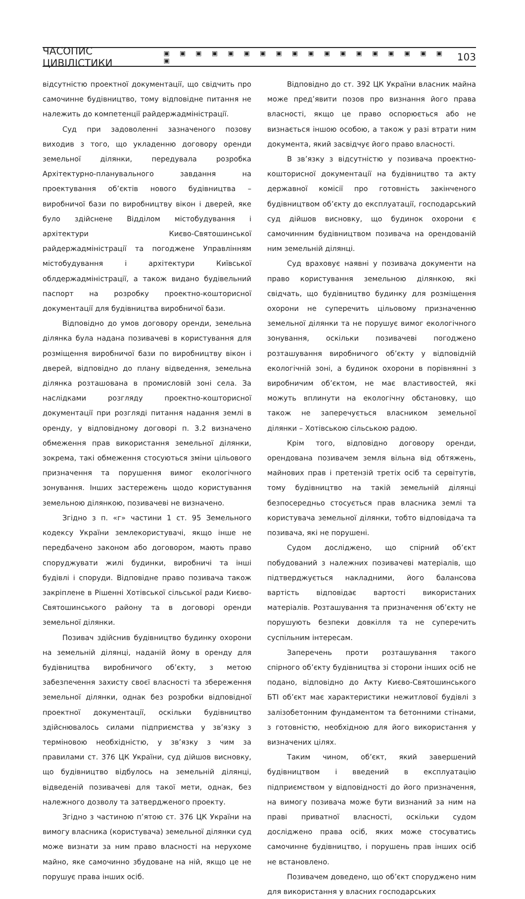ЧАСОПИС ЦИВІЛІСТИКИ ▣ ▣ ▣ ▣ ▣ ▣ ▣ ▣ ▣ ▣ ▣ ▣ ▣ ▣ ▣ ▣ ▣ ▣ ▣ 103
відсутністю проектної документації, що свідчить про самочинне будівництво, тому відповідне питання не належить до компетенції райдержадміністрації.
Суд при задоволенні зазначеного позову виходив з того, що укладенню договору оренди земельної ділянки, передувала розробка Архітектурно-планувального завдання на проектування об’єктів нового будівництва – виробничої бази по виробництву вікон і дверей, яке було здійснене Відділом містобудування і архітектури Києво-Святошинської райдержадміністрації та погоджене Управлінням містобудування і архітектури Київської облдержадміністрації, а також видано будівельний паспорт на розробку проектно-кошторисної документації для будівництва виробничої бази.
Відповідно до умов договору оренди, земельна ділянка була надана позивачеві в користування для розміщення виробничої бази по виробництву вікон і дверей, відповідно до плану відведення, земельна ділянка розташована в промисловій зоні села. За наслідками розгляду проектно-кошторисної документації при розгляді питання надання землі в оренду, у відповідному договорі п. 3.2 визначено обмеження прав використання земельної ділянки, зокрема, такі обмеження стосуються зміни цільового призначення та порушення вимог екологічного зонування. Інших застережень щодо користування земельною ділянкою, позивачеві не визначено.
Згідно з п. «г» частини 1 ст. 95 Земельного кодексу України землекористувачі, якщо інше не передбачено законом або договором, мають право споруджувати жилі будинки, виробничі та інші будівлі і споруди. Відповідне право позивача також закріплене в Рішенні Хотівської сільської ради Києво-Святошинського району та в договорі оренди земельної ділянки.
Позивач здійснив будівництво будинку охорони на земельній ділянці, наданій йому в оренду для будівництва виробничого об’єкту, з метою забезпечення захисту своєї власності та збереження земельної ділянки, однак без розробки відповідної проектної документації, оскільки будівництво здійснювалось силами підприємства у зв’язку з терміновою необхідністю, у зв’язку з чим за правилами ст. 376 ЦК України, суд дійшов висновку, що будівництво відбулось на земельній ділянці, відведеній позивачеві для такої мети, однак, без належного дозволу та затвердженого проекту.
Згідно з частиною п’ятою ст. 376 ЦК України на вимогу власника (користувача) земельної ділянки суд може визнати за ним право власності на нерухоме майно, яке самочинно збудоване на ній, якщо це не порушує права інших осіб.
Відповідно до ст. 392 ЦК України власник майна може пред’явити позов про визнання його права власності, якщо це право оспорюється або не визнається іншою особою, а також у разі втрати ним документа, який засвідчує його право власності.
В зв’язку з відсутністю у позивача проектно-кошторисної документації на будівництво та акту державної комісії про готовність закінченого будівництвом об’єкту до експлуатації, господарський суд дійшов висновку, що будинок охорони є самочинним будівництвом позивача на орендованій ним земельній ділянці.
Суд враховує наявні у позивача документи на право користування земельною ділянкою, які свідчать, що будівництво будинку для розміщення охорони не суперечить цільовому призначенню земельної ділянки та не порушує вимог екологічного зонування, оскільки позивачеві погоджено розташування виробничого об’єкту у відповідній екологічній зоні, а будинок охорони в порівнянні з виробничим об’єктом, не має властивостей, які можуть вплинути на екологічну обстановку, що також не заперечується власником земельної ділянки – Хотівською сільською радою.
Крім того, відповідно договору оренди, орендована позивачем земля вільна від обтяжень, майнових прав і претензій третіх осіб та сервітутів, тому будівництво на такій земельній ділянці безпосередньо стосується прав власника землі та користувача земельної ділянки, тобто відповідача та позивача, які не порушені.
Судом досліджено, що спірний об’єкт побудований з належних позивачеві матеріалів, що підтверджується накладними, його балансова вартість відповідає вартості використаних матеріалів. Розташування та призначення об’єкту не порушують безпеки довкілля та не суперечить суспільним інтересам.
Заперечень проти розташування такого спірного об’єкту будівництва зі сторони інших осіб не подано, відповідно до Акту Києво-Святошинського БТІ об’єкт має характеристики нежитлової будівлі з залізобетонним фундаментом та бетонними стінами, з готовністю, необхідною для його використання у визначених цілях.
Таким чином, об’єкт, який завершений будівництвом і введений в експлуатацію підприємством у відповідності до його призначення, на вимогу позивача може бути визнаний за ним на праві приватної власності, оскільки судом досліджено права осіб, яких може стосуватись самочинне будівництво, і порушень прав інших осіб не встановлено.
Позивачем доведено, що об’єкт споруджено ним для використання у власних господарських